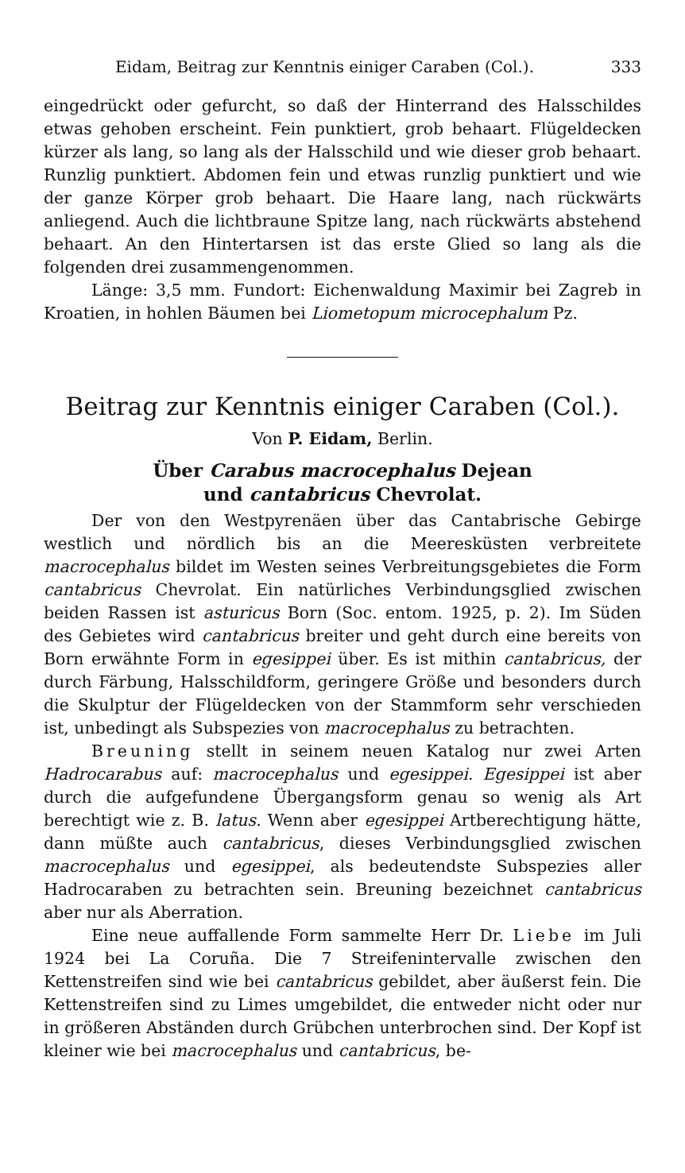Eidam, Beitrag zur Kenntnis einiger Caraben (Col.). 333
eingedrückt oder gefurcht, so daß der Hinterrand des Halsschildes etwas gehoben erscheint. Fein punktiert, grob behaart. Flügeldecken kürzer als lang, so lang als der Halsschild und wie dieser grob behaart. Runzlig punktiert. Abdomen fein und etwas runzlig punktiert und wie der ganze Körper grob behaart. Die Haare lang, nach rückwärts anliegend. Auch die lichtbraune Spitze lang, nach rückwärts abstehend behaart. An den Hintertarsen ist das erste Glied so lang als die folgenden drei zusammengenommen.
Länge: 3,5 mm. Fundort: Eichenwaldung Maximir bei Zagreb in Kroatien, in hohlen Bäumen bei Liometopum microcephalum Pz.
Beitrag zur Kenntnis einiger Caraben (Col.).
Von P. Eidam, Berlin.
Über Carabus macrocephalus Dejean
und cantabricus Chevrolat.
Der von den Westpyrenäen über das Cantabrische Gebirge westlich und nördlich bis an die Meeresküsten verbreitete macrocephalus bildet im Westen seines Verbreitungsgebietes die Form cantabricus Chevrolat. Ein natürliches Verbindungsglied zwischen beiden Rassen ist asturicus Born (Soc. entom. 1925, p. 2). Im Süden des Gebietes wird cantabricus breiter und geht durch eine bereits von Born erwähnte Form in egesippei über. Es ist mithin cantabricus, der durch Färbung, Halsschildform, geringere Größe und besonders durch die Skulptur der Flügeldecken von der Stammform sehr verschieden ist, unbedingt als Subspezies von macrocephalus zu betrachten.
Breuning stellt in seinem neuen Katalog nur zwei Arten Hadrocarabus auf: macrocephalus und egesippei. Egesippei ist aber durch die aufgefundene Übergangsform genau so wenig als Art berechtigt wie z. B. latus. Wenn aber egesippei Artberechtigung hätte, dann müßte auch cantabricus, dieses Verbindungsglied zwischen macrocephalus und egesippei, als bedeutendste Subspezies aller Hadrocaraben zu betrachten sein. Breuning bezeichnet cantabricus aber nur als Aberration.
Eine neue auffallende Form sammelte Herr Dr. Liebe im Juli 1924 bei La Coruña. Die 7 Streifenintervalle zwischen den Kettenstreifen sind wie bei cantabricus gebildet, aber äußerst fein. Die Kettenstreifen sind zu Limes umgebildet, die entweder nicht oder nur in größeren Abständen durch Grübchen unterbrochen sind. Der Kopf ist kleiner wie bei macrocephalus und cantabricus, be-